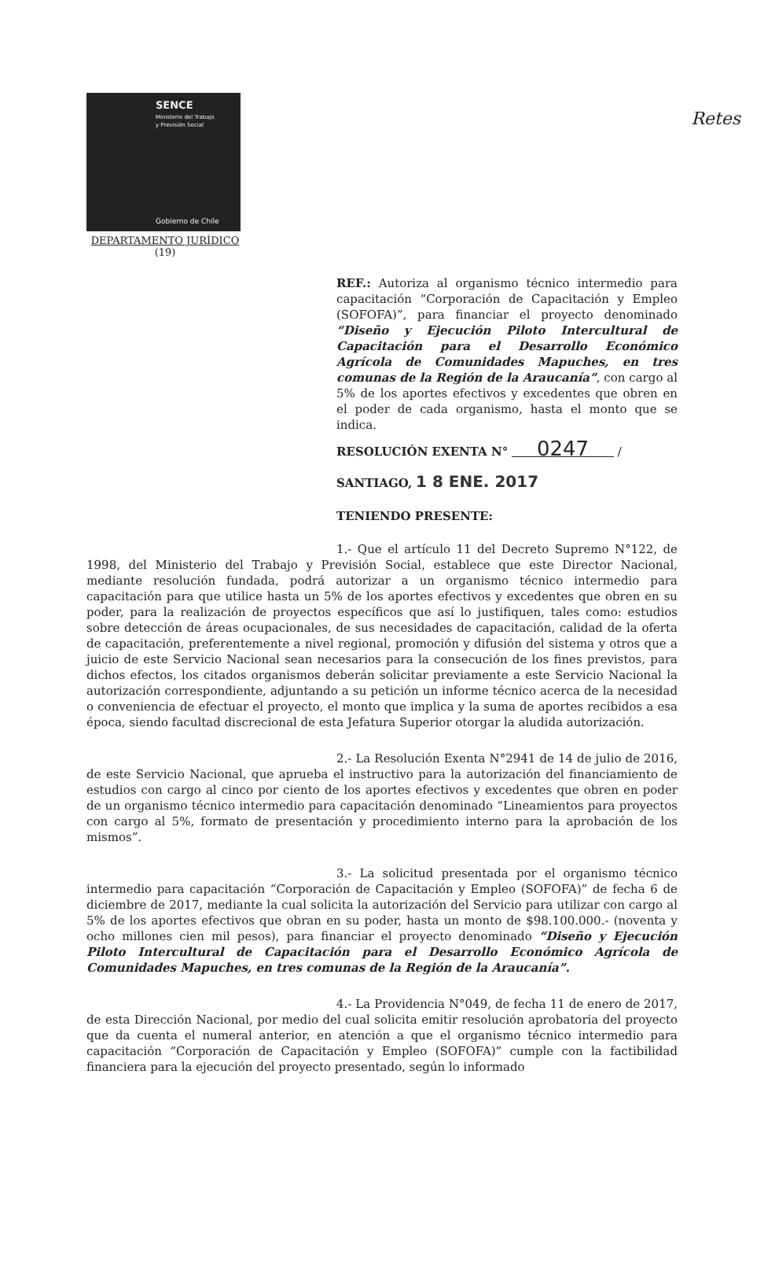Retes
SENCE
Ministerio del Trabajo
y Previsión Social
Gobierno de Chile
DEPARTAMENTO JURÍDICO
(19)
REF.: Autoriza al organismo técnico intermedio para capacitación “Corporación de Capacitación y Empleo (SOFOFA)”, para financiar el proyecto denominado “Diseño y Ejecución Piloto Intercultural de Capacitación para el Desarrollo Económico Agrícola de Comunidades Mapuches, en tres comunas de la Región de la Araucanía”, con cargo al 5% de los aportes efectivos y excedentes que obren en el poder de cada organismo, hasta el monto que se indica.
RESOLUCIÓN EXENTA N° 0247 /
SANTIAGO, 1 8 ENE. 2017
TENIENDO PRESENTE:
1.- Que el artículo 11 del Decreto Supremo N°122, de 1998, del Ministerio del Trabajo y Previsión Social, establece que este Director Nacional, mediante resolución fundada, podrá autorizar a un organismo técnico intermedio para capacitación para que utilice hasta un 5% de los aportes efectivos y excedentes que obren en su poder, para la realización de proyectos específicos que así lo justifiquen, tales como: estudios sobre detección de áreas ocupacionales, de sus necesidades de capacitación, calidad de la oferta de capacitación, preferentemente a nivel regional, promoción y difusión del sistema y otros que a juicio de este Servicio Nacional sean necesarios para la consecución de los fines previstos, para dichos efectos, los citados organismos deberán solicitar previamente a este Servicio Nacional la autorización correspondiente, adjuntando a su petición un informe técnico acerca de la necesidad o conveniencia de efectuar el proyecto, el monto que implica y la suma de aportes recibidos a esa época, siendo facultad discrecional de esta Jefatura Superior otorgar la aludida autorización.
2.- La Resolución Exenta N°2941 de 14 de julio de 2016, de este Servicio Nacional, que aprueba el instructivo para la autorización del financiamiento de estudios con cargo al cinco por ciento de los aportes efectivos y excedentes que obren en poder de un organismo técnico intermedio para capacitación denominado “Lineamientos para proyectos con cargo al 5%, formato de presentación y procedimiento interno para la aprobación de los mismos”.
3.- La solicitud presentada por el organismo técnico intermedio para capacitación “Corporación de Capacitación y Empleo (SOFOFA)” de fecha 6 de diciembre de 2017, mediante la cual solicita la autorización del Servicio para utilizar con cargo al 5% de los aportes efectivos que obran en su poder, hasta un monto de $98.100.000.- (noventa y ocho millones cien mil pesos), para financiar el proyecto denominado “Diseño y Ejecución Piloto Intercultural de Capacitación para el Desarrollo Económico Agrícola de Comunidades Mapuches, en tres comunas de la Región de la Araucanía”.
4.- La Providencia N°049, de fecha 11 de enero de 2017, de esta Dirección Nacional, por medio del cual solicita emitir resolución aprobatoria del proyecto que da cuenta el numeral anterior, en atención a que el organismo técnico intermedio para capacitación “Corporación de Capacitación y Empleo (SOFOFA)” cumple con la factibilidad financiera para la ejecución del proyecto presentado, según lo informado